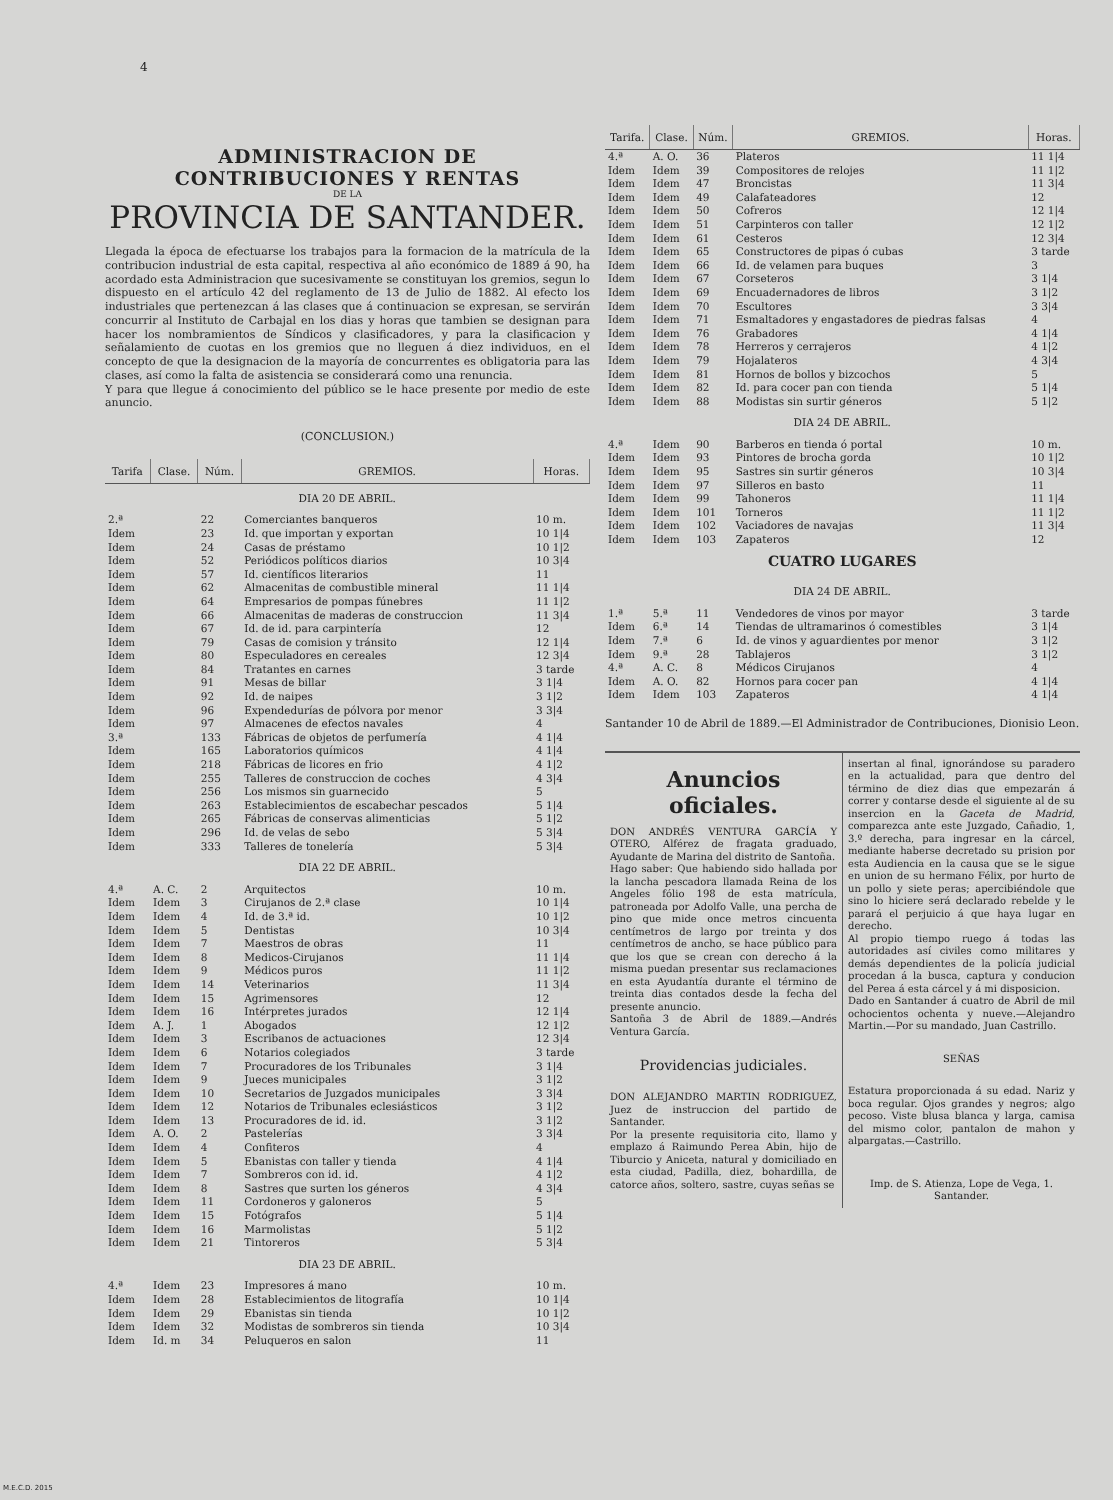4
ADMINISTRACION DE CONTRIBUCIONES Y RENTAS
DE LA
PROVINCIA DE SANTANDER.
Llegada la época de efectuarse los trabajos para la formacion de la matrícula de la contribucion industrial de esta capital, respectiva al año económico de 1889 á 90, ha acordado esta Administracion que sucesivamente se constituyan los gremios, segun lo dispuesto en el artículo 42 del reglamento de 13 de Julio de 1882. Al efecto los industriales que pertenezcan á las clases que á continuacion se expresan, se servirán concurrir al Instituto de Carbajal en los dias y horas que tambien se designan para hacer los nombramientos de Síndicos y clasificadores, y para la clasificacion y señalamiento de cuotas en los gremios que no lleguen á diez individuos, en el concepto de que la designacion de la mayoría de concurrentes es obligatoria para las clases, así como la falta de asistencia se considerará como una renuncia.
Y para que llegue á conocimiento del público se le hace presente por medio de este anuncio.
(CONCLUSION.)
| Tarifa | Clase. | Núm. | GREMIOS. | Horas. |
| --- | --- | --- | --- | --- |
| DIA 20 DE ABRIL. | | | | |
| 2.ª | | 22 | Comerciantes banqueros | 10 m. |
| Idem | | 23 | Id. que importan y exportan | 10 1/4 |
| Idem | | 24 | Casas de préstamo | 10 1/2 |
| Idem | | 52 | Periódicos políticos diarios | 10 3/4 |
| Idem | | 57 | Id. científicos literarios | 11 |
| Idem | | 62 | Almacenitas de combustible mineral | 11 1/4 |
| Idem | | 64 | Empresarios de pompas fúnebres | 11 1/2 |
| Idem | | 66 | Almacenitas de maderas de construccion | 11 3/4 |
| Idem | | 67 | Id. de id. para carpintería | 12 |
| Idem | | 79 | Casas de comision y tránsito | 12 1/4 |
| Idem | | 80 | Especuladores en cereales | 12 3/4 |
| Idem | | 84 | Tratantes en carnes | 3 tarde |
| Idem | | 91 | Mesas de billar | 3 1/4 |
| Idem | | 92 | Id. de naipes | 3 1/2 |
| Idem | | 96 | Expendedurías de pólvora por menor | 3 3/4 |
| Idem | | 97 | Almacenes de efectos navales | 4 |
| 3.ª | | 133 | Fábricas de objetos de perfumería | 4 1/4 |
| Idem | | 165 | Laboratorios químicos | 4 1/4 |
| Idem | | 218 | Fábricas de licores en frio | 4 1/2 |
| Idem | | 255 | Talleres de construccion de coches | 4 3/4 |
| Idem | | 256 | Los mismos sin guarnecido | 5 |
| Idem | | 263 | Establecimientos de escabechar pescados | 5 1/4 |
| Idem | | 265 | Fábricas de conservas alimenticias | 5 1/2 |
| Idem | | 296 | Id. de velas de sebo | 5 3/4 |
| Idem | | 333 | Talleres de tonelería | 5 3/4 |
| DIA 22 DE ABRIL. | | | | |
| 4.ª | A. C. | 2 | Arquitectos | 10 m. |
| Idem | Idem | 3 | Cirujanos de 2.ª clase | 10 1/4 |
| Idem | Idem | 4 | Id. de 3.ª id. | 10 1/2 |
| Idem | Idem | 5 | Dentistas | 10 3/4 |
| Idem | Idem | 7 | Maestros de obras | 11 |
| Idem | Idem | 8 | Medicos-Cirujanos | 11 1/4 |
| Idem | Idem | 9 | Médicos puros | 11 1/2 |
| Idem | Idem | 14 | Veterinarios | 11 3/4 |
| Idem | Idem | 15 | Agrimensores | 12 |
| Idem | Idem | 16 | Intérpretes jurados | 12 1/4 |
| Idem | A. J. | 1 | Abogados | 12 1/2 |
| Idem | Idem | 3 | Escribanos de actuaciones | 12 3/4 |
| Idem | Idem | 6 | Notarios colegiados | 3 tarde |
| Idem | Idem | 7 | Procuradores de los Tribunales | 3 1/4 |
| Idem | Idem | 9 | Jueces municipales | 3 1/2 |
| Idem | Idem | 10 | Secretarios de Juzgados municipales | 3 3/4 |
| Idem | Idem | 12 | Notarios de Tribunales eclesiásticos | 3 1/2 |
| Idem | Idem | 13 | Procuradores de id. id. | 3 1/2 |
| Idem | A. O. | 2 | Pastelerías | 3 3/4 |
| Idem | Idem | 4 | Confiteros | 4 |
| Idem | Idem | 5 | Ebanistas con taller y tienda | 4 1/4 |
| Idem | Idem | 7 | Sombreros con id. id. | 4 1/2 |
| Idem | Idem | 8 | Sastres que surten los géneros | 4 3/4 |
| Idem | Idem | 11 | Cordoneros y galoneros | 5 |
| Idem | Idem | 15 | Fotógrafos | 5 1/4 |
| Idem | Idem | 16 | Marmolistas | 5 1/2 |
| Idem | Idem | 21 | Tintoreros | 5 3/4 |
| DIA 23 DE ABRIL. | | | | |
| 4.ª | Idem | 23 | Impresores á mano | 10 m. |
| Idem | Idem | 28 | Establecimientos de litografía | 10 1/4 |
| Idem | Idem | 29 | Ebanistas sin tienda | 10 1/2 |
| Idem | Idem | 32 | Modistas de sombreros sin tienda | 10 3/4 |
| Idem | Id. m | 34 | Peluqueros en salon | 11 |
| Tarifa. | Clase. | Núm. | GREMIOS. | Horas. |
| --- | --- | --- | --- | --- |
| 4.ª | A. O. | 36 | Plateros | 11 1/4 |
| Idem | Idem | 39 | Compositores de relojes | 11 1/2 |
| Idem | Idem | 47 | Broncistas | 11 3/4 |
| Idem | Idem | 49 | Calafateadores | 12 |
| Idem | Idem | 50 | Cofreros | 12 1/4 |
| Idem | Idem | 51 | Carpinteros con taller | 12 1/2 |
| Idem | Idem | 61 | Cesteros | 12 3/4 |
| Idem | Idem | 65 | Constructores de pipas ó cubas | 3 tarde |
| Idem | Idem | 66 | Id. de velamen para buques | 3 |
| Idem | Idem | 67 | Corseteros | 3 1/4 |
| Idem | Idem | 69 | Encuadernadores de libros | 3 1/2 |
| Idem | Idem | 70 | Escultores | 3 3/4 |
| Idem | Idem | 71 | Esmaltadores y engastadores de piedras falsas | 4 |
| Idem | Idem | 76 | Grabadores | 4 1/4 |
| Idem | Idem | 78 | Herreros y cerrajeros | 4 1/2 |
| Idem | Idem | 79 | Hojalateros | 4 3/4 |
| Idem | Idem | 81 | Hornos de bollos y bizcochos | 5 |
| Idem | Idem | 82 | Id. para cocer pan con tienda | 5 1/4 |
| Idem | Idem | 88 | Modistas sin surtir géneros | 5 1/2 |
| DIA 24 DE ABRIL. | | | | |
| 4.ª | Idem | 90 | Barberos en tienda ó portal | 10 m. |
| Idem | Idem | 93 | Pintores de brocha gorda | 10 1/2 |
| Idem | Idem | 95 | Sastres sin surtir géneros | 10 3/4 |
| Idem | Idem | 97 | Silleros en basto | 11 |
| Idem | Idem | 99 | Tahoneros | 11 1/4 |
| Idem | Idem | 101 | Torneros | 11 1/2 |
| Idem | Idem | 102 | Vaciadores de navajas | 11 3/4 |
| Idem | Idem | 103 | Zapateros | 12 |
| CUATRO LUGARES | | | | |
| DIA 24 DE ABRIL. | | | | |
| 1.ª | 5.ª | 11 | Vendedores de vinos por mayor | 3 tarde |
| Idem | 6.ª | 14 | Tiendas de ultramarinos ó comestibles | 3 1/4 |
| Idem | 7.ª | 6 | Id. de vinos y aguardientes por menor | 3 1/2 |
| Idem | 9.ª | 28 | Tablajeros | 3 1/2 |
| 4.ª | A. C. | 8 | Médicos Cirujanos | 4 |
| Idem | A. O. | 82 | Hornos para cocer pan | 4 1/4 |
| Idem | Idem | 103 | Zapateros | 4 1/4 |
Santander 10 de Abril de 1889.—El Administrador de Contribuciones, Dionisio Leon.
Anuncios oficiales.
DON ANDRÉS VENTURA GARCÍA Y OTERO, Alférez de fragata graduado, Ayudante de Marina del distrito de Santoña.
Hago saber: Que habiendo sido hallada por la lancha pescadora llamada Reina de los Angeles fólio 198 de esta matrícula, patroneada por Adolfo Valle, una percha de pino que mide once metros cincuenta centímetros de largo por treinta y dos centímetros de ancho, se hace público para que los que se crean con derecho á la misma puedan presentar sus reclamaciones en esta Ayudantía durante el término de treinta dias contados desde la fecha del presente anuncio.
Santoña 3 de Abril de 1889.—Andrés Ventura García.
Providencias judiciales.
DON ALEJANDRO MARTIN RODRIGUEZ, Juez de instruccion del partido de Santander.
Por la presente requisitoria cito, llamo y emplazo á Raimundo Perea Abin, hijo de Tiburcio y Aniceta, natural y domiciliado en esta ciudad, Padilla, diez, bohardilla, de catorce años, soltero, sastre, cuyas señas se
insertan al final, ignorándose su paradero en la actualidad, para que dentro del término de diez dias que empezarán á correr y contarse desde el siguiente al de su insercion en la Gaceta de Madrid, comparezca ante este Juzgado, Cañadio, 1, 3.º derecha, para ingresar en la cárcel, mediante haberse decretado su prision por esta Audiencia en la causa que se le sigue en union de su hermano Félix, por hurto de un pollo y siete peras; apercibiéndole que sino lo hiciere será declarado rebelde y le parará el perjuicio á que haya lugar en derecho.
Al propio tiempo ruego á todas las autoridades así civiles como militares y demás dependientes de la policía judicial procedan á la busca, captura y conducion del Perea á esta cárcel y á mi disposicion.
Dado en Santander á cuatro de Abril de mil ochocientos ochenta y nueve.—Alejandro Martin.—Por su mandado, Juan Castrillo.
SEÑAS
Estatura proporcionada á su edad. Nariz y boca regular. Ojos grandes y negros; algo pecoso. Viste blusa blanca y larga, camisa del mismo color, pantalon de mahon y alpargatas.—Castrillo.
Imp. de S. Atienza, Lope de Vega, 1. Santander.
M.E.C.D. 2015